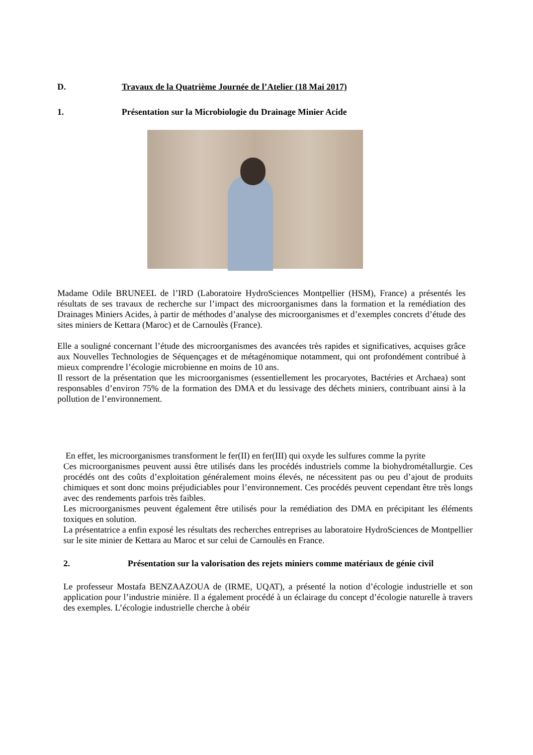D. Travaux de la Quatrième Journée de l’Atelier (18 Mai 2017)
1. Présentation sur la Microbiologie du Drainage Minier Acide
Madame Odile BRUNEEL de l’IRD (Laboratoire HydroSciences Montpellier (HSM), France) a présentés les résultats de ses travaux de recherche sur l’impact des microorganismes dans la formation et la remédiation des Drainages Miniers Acides, à partir de méthodes d’analyse des microorganismes et d’exemples concrets d’étude des sites miniers de Kettara (Maroc) et de Carnoulès (France).
Elle a souligné concernant l’étude des microorganismes des avancées très rapides et significatives, acquises grâce aux Nouvelles Technologies de Séquençages et de métagénomique notamment, qui ont profondément contribué à mieux comprendre l’écologie microbienne en moins de 10 ans.
Il ressort de la présentation que les microorganismes (essentiellement les procaryotes, Bactéries et Archaea) sont responsables d’environ 75% de la formation des DMA et du lessivage des déchets miniers, contribuant ainsi à la pollution de l’environnement.
En effet, les microorganismes transforment le fer(II) en fer(III) qui oxyde les sulfures comme la pyrite
Ces microorganismes peuvent aussi être utilisés dans les procédés industriels comme la biohydrométallurgie. Ces procédés ont des coûts d’exploitation généralement moins élevés, ne nécessitent pas ou peu d’ajout de produits chimiques et sont donc moins préjudiciables pour l’environnement. Ces procédés peuvent cependant être très longs avec des rendements parfois très faibles.
Les microorganismes peuvent également être utilisés pour la remédiation des DMA en précipitant les éléments toxiques en solution.
La présentatrice a enfin exposé les résultats des recherches entreprises au laboratoire HydroSciences de Montpellier sur le site minier de Kettara au Maroc et sur celui de Carnoulès en France.
2. Présentation sur la valorisation des rejets miniers comme matériaux de génie civil
Le professeur Mostafa BENZAAZOUA de (IRME, UQAT), a présenté la notion d’écologie industrielle et son application pour l’industrie minière. Il a également procédé à un éclairage du concept d’écologie naturelle à travers des exemples. L’écologie industrielle cherche à obéir